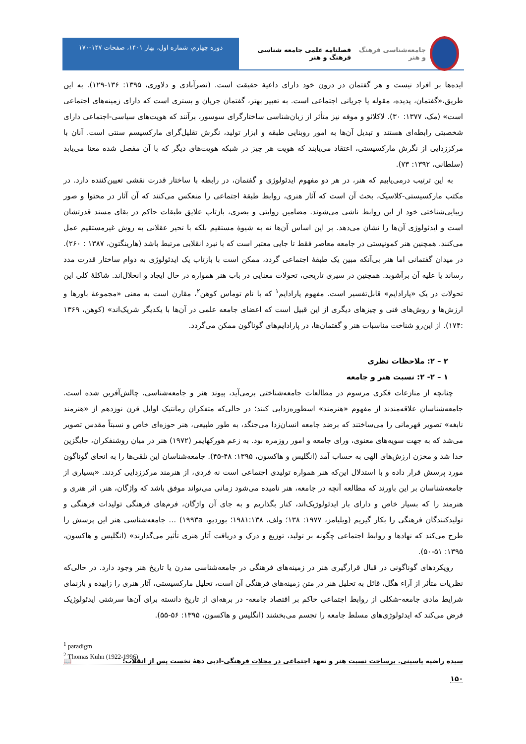جامعه‌شناسی فرهنگ و هنر فصلنامه علمی جامعه شناسی فرهنگ و هنر
دوره چهارم، شماره اول، بهار ۱۴۰۱، صفحات ۱۴۷-۱۷۰
ایده‌ها بر افراد نیست و هر گفتمان در درون خود دارای داعیهٔ حقیقت است. (نصرآبادی و دلاوری، ۱۳۹۵: ۱۳۶-۱۲۹). به این طریق،«گفتمان، پدیده، مقوله یا جریانی اجتماعی است. به تعبیر بهتر، گفتمان جریان و بستری است که دارای زمینه‌های اجتماعی است» (مک، ۱۳۷۷: ۳۰). لاکلائو و موفه نیز متأثر از زبان‌شناسی ساختارگرای سوسور، برآنند که هویت‌های سیاسی-اجتماعی دارای شخصیتی رابطه‌ای هستند و تبدیل آن‌ها به امور روبنایی طبقه و ابزار تولید، نگرش تقلیل‌گرای مارکسیسم سنتی است. آنان با مرکززدایی از نگرش مارکسیستی، اعتقاد می‌یابند که هویت هر چیز در شبکه هویت‌های دیگر که با آن مفصل شده معنا می‌یابد (سلطانی، ۱۳۹۲: ۷۳).
به این ترتیب درمی‌یابیم که هنر، در هر دو مفهوم ایدئولوژی و گفتمان، در رابطه با ساختار قدرت نقشی تعیین‌کننده دارد. در مکتب مارکسیستی-کلاسیک، بحث آن است که آثار هنری، روابط طبقهٔ اجتماعی را منعکس می‌کنند که آن آثار در محتوا و صور زیبایی‌شناختی خود از این روابط ناشی می‌شوند. مضامین روایتی و بصری، بازتاب علایق طبقات حاکم در بقای مسند قدرتشان است و ایدئولوژی آن‌ها را نشان می‌دهد. بر این اساس آن‌ها نه به شیوهٔ مستقیم بلکه با تحیر عقلانی به روش غیرمستقیم عمل می‌کنند. همچنین هنر کمونیستی در جامعه معاصر فقط تا جایی معتبر است که با نبرد انقلابی مرتبط باشد (هارینگتون، ۱۳۸۷ : ۲۶۰). در میدان گفتمانی اما هنر بی‌آنکه مبین یک طبقهٔ اجتماعی گردد، ممکن است با بازتاب یک ایدئولوژی به دوام ساختار قدرت مدد رساند یا علیه آن برآشوبد. همچنین در سیری تاریخی، تحولات معنایی در باب هنر همواره در حال ایجاد و انحلال‌اند. شاکلهٔ کلی این تحولات در یک «پارادایم» قابل‌تفسیر است. مفهوم پارادایم<sup>۱</sup> که با نام توماس کوهن<sup>۲</sup>، مقارن است به معنی «مجموعهٔ باورها و ارزش‌ها و روش‌های فنی و چیزهای دیگری از این قبیل است که اعضای جامعه علمی در آن‌ها با یکدیگر شریک‌اند» (کوهن، ۱۳۶۹ :۱۷۴). از این‌رو شناخت مناسبات هنر و گفتمان‌ها، در پارادایم‌های گوناگون ممکن می‌گردد.
۲ – ۲: ملاحظات نظری
۱ – ۲- ۲: نسبت هنر و جامعه
چنانچه از منازعات فکری مرسوم در مطالعات جامعه‌شناختی برمی‌آید، پیوند هنر و جامعه‌شناسی، چالش‌آفرین شده است. جامعه‌شناسان علاقه‌مندند از مفهوم «هنرمند» اسطوره‌زدایی کنند؛ در حالی‌که متفکران رمانتیک اوایل قرن نوزدهم از «هنرمند نابغه» تصویر قهرمانی را می‌ساختند که برضد جامعه انسان‌زدا می‌جنگد، به طور طبیعی، هنر حوزه‌ای خاص و نسبتاً مقدس تصویر می‌شد که به جهت سویه‌های معنوی، ورای جامعه و امور روزمره بود. به زعم هورکهایمر (۱۹۷۲) هنر در میان روشنفکران، جایگزین خدا شد و مخزن ارزش‌های الهی به حساب آمد (انگلیس و هاکسون، ۱۳۹۵: ۴۸-۴۵). جامعه‌شناسان این تلقی‌ها را به انحای گوناگون مورد پرسش قرار داده و با استدلال این‌که هنر همواره تولیدی اجتماعی است نه فردی، از هنرمند مرکززدایی کردند. «بسیاری از جامعه‌شناسان بر این باورند که مطالعه آنچه در جامعه، هنر نامیده می‌شود زمانی می‌تواند موفق باشد که واژگان، هنر، اثر هنری و هنرمند را که بسیار خاص و دارای بار ایدئولوژیک‌اند، کنار بگذاریم و به جای آن واژگان، فرم‌های فرهنگی تولیدات فرهنگی و تولیدکنندگان فرهنگی را بکار گیریم (ویلیامز، ۱۹۷۷: ۱۳۸؛ ولف، ۱۹۸۱:۱۳۸؛ بوردیو، ۱۹۹۳a) … جامعه‌شناسی هنر این پرسش را طرح می‌کند که نهادها و روابط اجتماعی چگونه بر تولید، توزیع و درک و دریافت آثار هنری تأثیر می‌گذارند» (انگلیس و هاکسون، ۱۳۹۵: ۵۱-۵۰).
رویکردهای گوناگونی در قبال قرارگیری هنر در زمینه‌های فرهنگی در جامعه‌شناسی مدرن یا تاریخ هنر وجود دارد. در حالی‌که نظریات متأثر از آراء هگل، قائل به تحلیل هنر در متن زمینه‌های فرهنگی آن است، تحلیل مارکسیستی، آثار هنری را زاییده و بازنمای شرایط مادی جامعه-شکلی از روابط اجتماعی حاکم بر اقتصاد جامعه- در برهه‌ای از تاریخ دانسته برای آن‌ها سرشتی ایدئولوژیک فرض می‌کند که ایدئولوژی‌های مسلط جامعه را تجسم می‌بخشند (انگلیس و هاکسون، ۱۳۹۵: ۵۶-۵۵).
<sup>1</sup> paradigm
<sup>2</sup> Thomas Kuhn (1922-1996)
سیده راضیه یاسینی. برساخت نسبت هنر و تعهد اجتماعی در مجلات فرهنگی-ادبی دههٔ نخست پس از انقلاب؛ 📖
۱۵۰